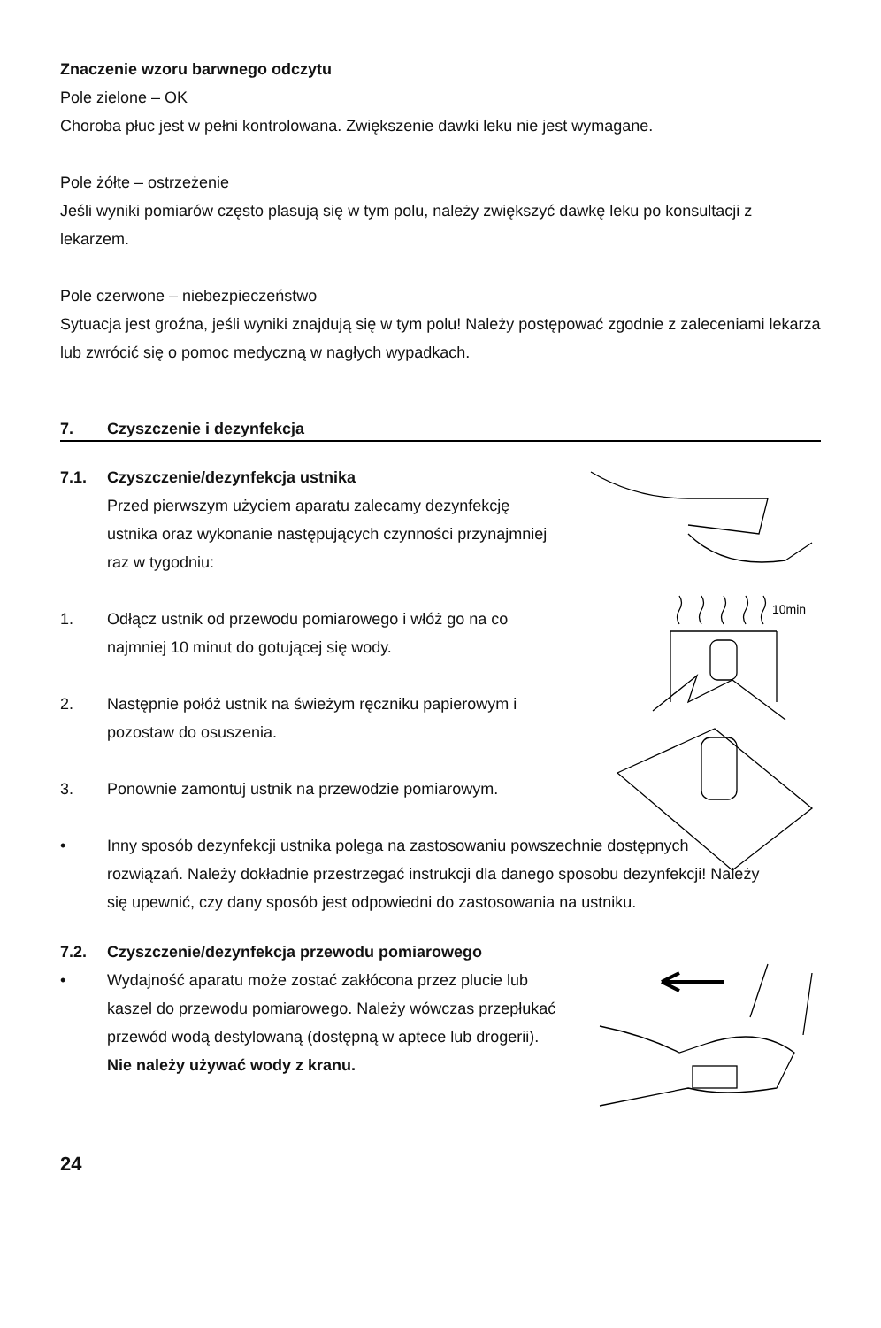Znaczenie wzoru barwnego odczytu
Pole zielone – OK
Choroba płuc jest w pełni kontrolowana. Zwiększenie dawki leku nie jest wymagane.
Pole żółte – ostrzeżenie
Jeśli wyniki pomiarów często plasują się w tym polu, należy zwiększyć dawkę leku po konsultacji z lekarzem.
Pole czerwone – niebezpieczeństwo
Sytuacja jest groźna, jeśli wyniki znajdują się w tym polu! Należy postępować zgodnie z zaleceniami lekarza lub zwrócić się o pomoc medyczną w nagłych wypadkach.
7. Czyszczenie i dezynfekcja
10min
7.1. Czyszczenie/dezynfekcja ustnika
Przed pierwszym użyciem aparatu zalecamy dezynfekcję ustnika oraz wykonanie następujących czynności przynajmniej raz w tygodniu:
1. Odłącz ustnik od przewodu pomiarowego i włóż go na co najmniej 10 minut do gotującej się wody.
2. Następnie połóż ustnik na świeżym ręczniku papierowym i pozostaw do osuszenia.
3. Ponownie zamontuj ustnik na przewodzie pomiarowym.
• Inny sposób dezynfekcji ustnika polega na zastosowaniu powszechnie dostępnych rozwiązań. Należy dokładnie przestrzegać instrukcji dla danego sposobu dezynfekcji! Należy się upewnić, czy dany sposób jest odpowiedni do zastosowania na ustniku.
7.2. Czyszczenie/dezynfekcja przewodu pomiarowego
• Wydajność aparatu może zostać zakłócona przez plucie lub kaszel do przewodu pomiarowego. Należy wówczas przepłukać przewód wodą destylowaną (dostępną w aptece lub drogerii).
Nie należy używać wody z kranu.
24